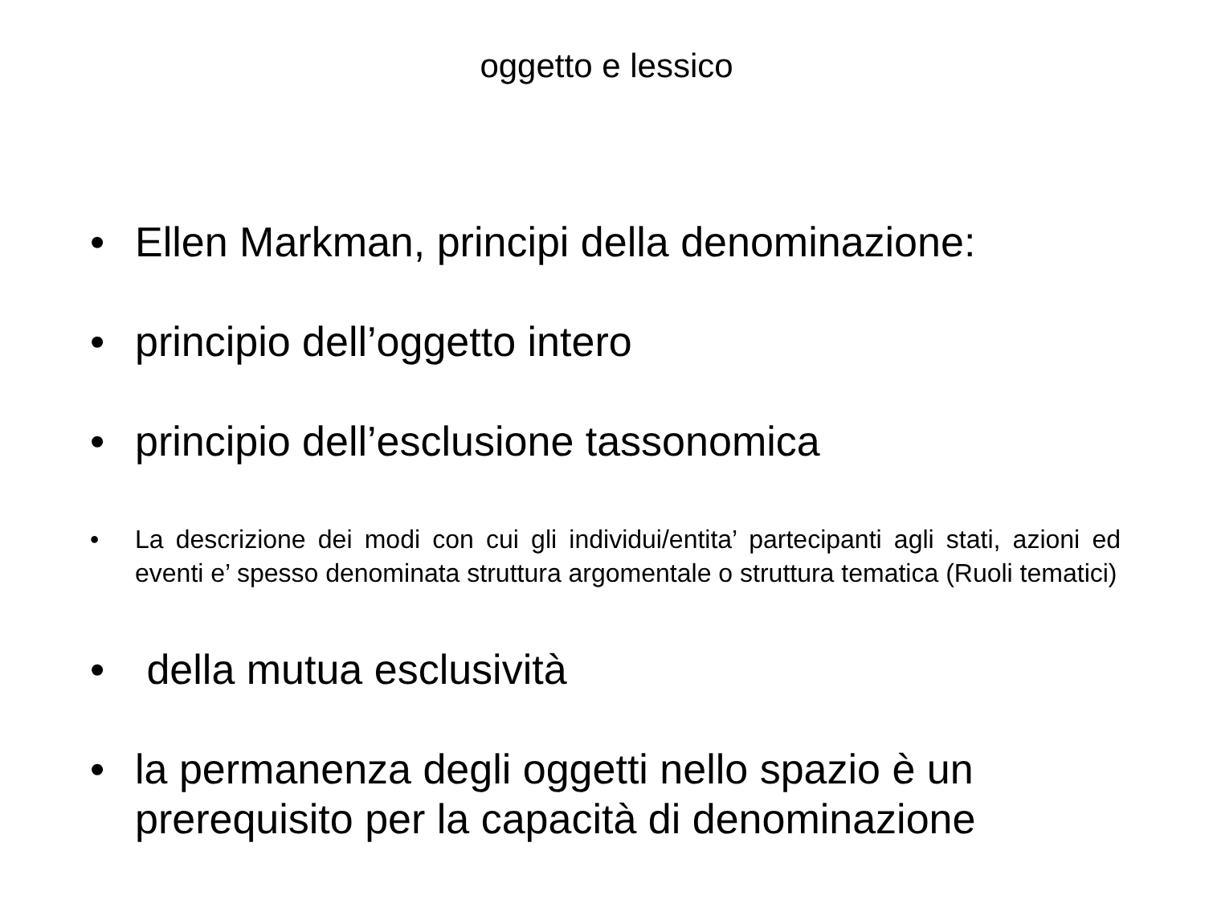oggetto e lessico
• Ellen Markman, principi della denominazione:
• principio dell’oggetto intero
• principio dell’esclusione tassonomica
• La descrizione dei modi con cui gli individui/entita’ partecipanti agli stati, azioni ed eventi e’ spesso denominata struttura argomentale o struttura tematica (Ruoli tematici)
• della mutua esclusività
• la permanenza degli oggetti nello spazio è un prerequisito per la capacità di denominazione